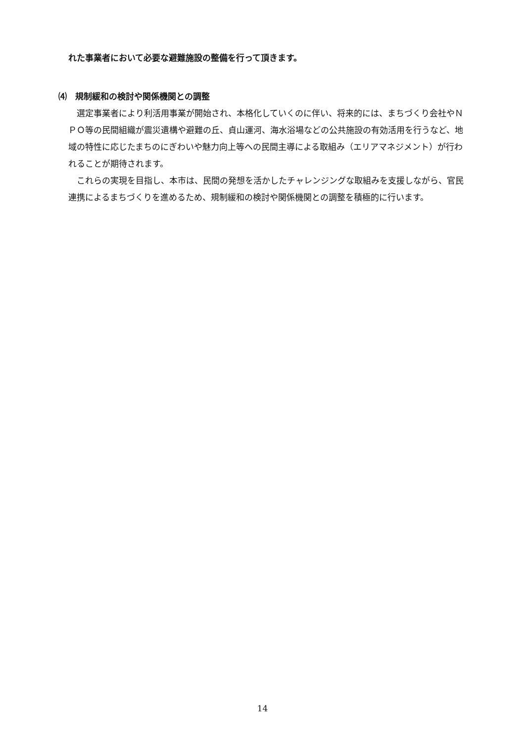れた事業者において必要な避難施設の整備を行って頂きます。
⑷　規制緩和の検討や関係機関との調整
　選定事業者により利活用事業が開始され、本格化していくのに伴い、将来的には、まちづくり会社やＮＰＯ等の民間組織が震災遺構や避難の丘、貞山運河、海水浴場などの公共施設の有効活用を行うなど、地域の特性に応じたまちのにぎわいや魅力向上等への民間主導による取組み（エリアマネジメント）が行われることが期待されます。
　これらの実現を目指し、本市は、民間の発想を活かしたチャレンジングな取組みを支援しながら、官民連携によるまちづくりを進めるため、規制緩和の検討や関係機関との調整を積極的に行います。
14